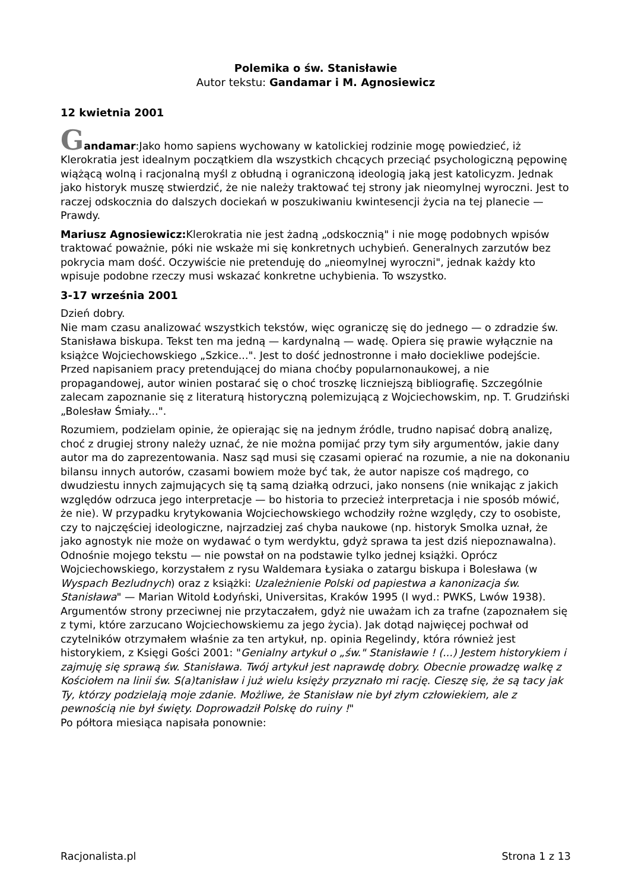Polemika o św. Stanisławie
Autor tekstu: Gandamar i M. Agnosiewicz
12 kwietnia 2001
Gandamar:Jako homo sapiens wychowany w katolickiej rodzinie mogę powiedzieć, iż Klerokratia jest idealnym początkiem dla wszystkich chcących przeciąć psychologiczną pępowinę wiążącą wolną i racjonalną myśl z obłudną i ograniczoną ideologią jaką jest katolicyzm. Jednak jako historyk muszę stwierdzić, że nie należy traktować tej strony jak nieomylnej wyroczni. Jest to raczej odskocznia do dalszych dociekań w poszukiwaniu kwintesencji życia na tej planecie — Prawdy.
Mariusz Agnosiewicz: Klerokratia nie jest żadną „odskocznią" i nie mogę podobnych wpisów traktować poważnie, póki nie wskaże mi się konkretnych uchybień. Generalnych zarzutów bez pokrycia mam dość. Oczywiście nie pretenduję do „nieomylnej wyroczni", jednak każdy kto wpisuje podobne rzeczy musi wskazać konkretne uchybienia. To wszystko.
3-17 września 2001
Dzień dobry.
Nie mam czasu analizować wszystkich tekstów, więc ograniczę się do jednego — o zdradzie św. Stanisława biskupa. Tekst ten ma jedną — kardynalną — wadę. Opiera się prawie wyłącznie na książce Wojciechowskiego „Szkice...". Jest to dość jednostronne i mało dociekliwe podejście. Przed napisaniem pracy pretendującej do miana choćby popularnonaukowej, a nie propagandowej, autor winien postarać się o choć troszkę liczniejszą bibliografię. Szczególnie zalecam zapoznanie się z literaturą historyczną polemizującą z Wojciechowskim, np. T. Grudziński „Bolesław Śmiały...".
Rozumiem, podzielam opinie, że opierając się na jednym źródle, trudno napisać dobrą analizę, choć z drugiej strony należy uznać, że nie można pomijać przy tym siły argumentów, jakie dany autor ma do zaprezentowania. Nasz sąd musi się czasami opierać na rozumie, a nie na dokonaniu bilansu innych autorów, czasami bowiem może być tak, że autor napisze coś mądrego, co dwudziestu innych zajmujących się tą samą działką odrzuci, jako nonsens (nie wnikając z jakich względów odrzuca jego interpretacje — bo historia to przecież interpretacja i nie sposób mówić, że nie). W przypadku krytykowania Wojciechowskiego wchodziły rożne względy, czy to osobiste, czy to najczęściej ideologiczne, najrzadziej zaś chyba naukowe (np. historyk Smolka uznał, że jako agnostyk nie może on wydawać o tym werdyktu, gdyż sprawa ta jest dziś niepoznawalna).
Odnośnie mojego tekstu — nie powstał on na podstawie tylko jednej książki. Oprócz Wojciechowskiego, korzystałem z rysu Waldemara Łysiaka o zatargu biskupa i Bolesława (w Wyspach Bezludnych) oraz z książki: Uzależnienie Polski od papiestwa a kanonizacja św. Stanisława" — Marian Witold Łodyński, Universitas, Kraków 1995 (I wyd.: PWKS, Lwów 1938). Argumentów strony przeciwnej nie przytaczałem, gdyż nie uważam ich za trafne (zapoznałem się z tymi, które zarzucano Wojciechowskiemu za jego życia). Jak dotąd najwięcej pochwał od czytelników otrzymałem właśnie za ten artykuł, np. opinia Regelindy, która również jest historykiem, z Księgi Gości 2001: "Genialny artykuł o „św." Stanisławie ! (...) Jestem historykiem i zajmuję się sprawą św. Stanisława. Twój artykuł jest naprawdę dobry. Obecnie prowadzę walkę z Kościołem na linii św. S(a)tanisław i już wielu księży przyznało mi rację. Cieszę się, że są tacy jak Ty, którzy podzielają moje zdanie. Możliwe, że Stanisław nie był złym człowiekiem, ale z pewnością nie był święty. Doprowadził Polskę do ruiny !"
Po półtora miesiąca napisała ponownie:
Racjonalista.pl Strona 1 z 13